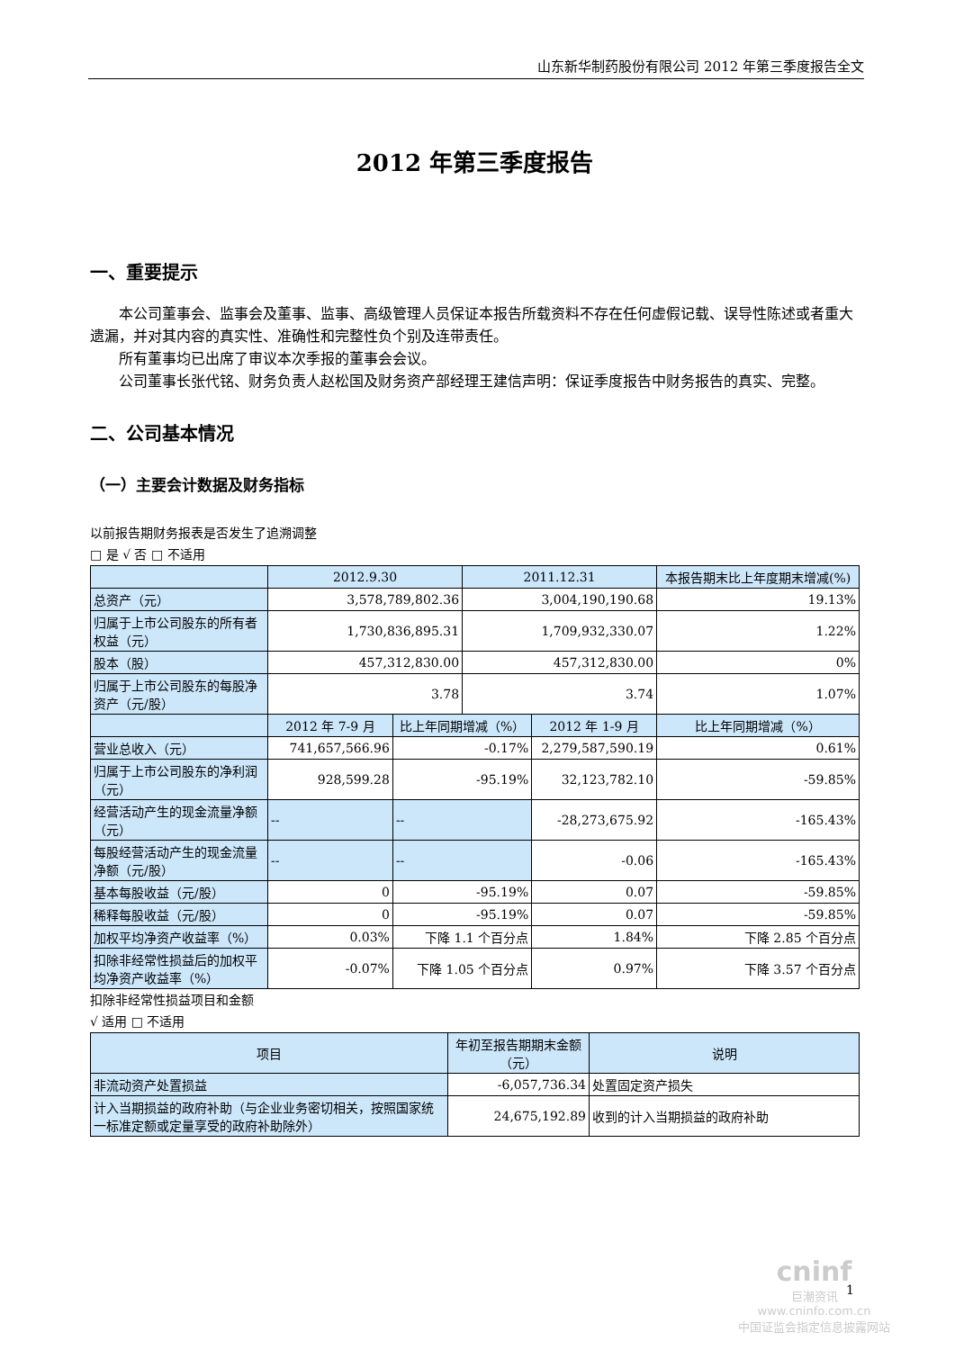山东新华制药股份有限公司 2012 年第三季度报告全文
2012 年第三季度报告
一、重要提示
本公司董事会、监事会及董事、监事、高级管理人员保证本报告所载资料不存在任何虚假记载、误导性陈述或者重大遗漏，并对其内容的真实性、准确性和完整性负个别及连带责任。
所有董事均已出席了审议本次季报的董事会会议。
公司董事长张代铭、财务负责人赵松国及财务资产部经理王建信声明：保证季度报告中财务报告的真实、完整。
二、公司基本情况
（一）主要会计数据及财务指标
以前报告期财务报表是否发生了追溯调整
□ 是 √ 否 □ 不适用
| | 2012.9.30 | | 2011.12.31 | | 本报告期末比上年度期末增减(%) |
| --- | --- | --- | --- | --- | --- |
| 总资产（元） | 3,578,789,802.36 | | 3,004,190,190.68 | | 19.13% |
| 归属于上市公司股东的所有者权益（元） | 1,730,836,895.31 | | 1,709,932,330.07 | | 1.22% |
| 股本（股） | 457,312,830.00 | | 457,312,830.00 | | 0% |
| 归属于上市公司股东的每股净资产（元/股） | 3.78 | | 3.74 | | 1.07% |
| | 2012 年 7-9 月 | 比上年同期增减（%） | | 2012 年 1-9 月 | 比上年同期增减（%） |
| 营业总收入（元） | 741,657,566.96 | -0.17% | | 2,279,587,590.19 | 0.61% |
| 归属于上市公司股东的净利润（元） | 928,599.28 | -95.19% | | 32,123,782.10 | -59.85% |
| 经营活动产生的现金流量净额（元） | -- | -- | | -28,273,675.92 | -165.43% |
| 每股经营活动产生的现金流量净额（元/股） | -- | -- | | -0.06 | -165.43% |
| 基本每股收益（元/股） | 0 | -95.19% | | 0.07 | -59.85% |
| 稀释每股收益（元/股） | 0 | -95.19% | | 0.07 | -59.85% |
| 加权平均净资产收益率（%） | 0.03% | 下降 1.1 个百分点 | | 1.84% | 下降 2.85 个百分点 |
| 扣除非经常性损益后的加权平均净资产收益率（%） | -0.07% | 下降 1.05 个百分点 | | 0.97% | 下降 3.57 个百分点 |
扣除非经常性损益项目和金额
√ 适用 □ 不适用
| 项目 | 年初至报告期期末金额（元） | 说明 |
| --- | --- | --- |
| 非流动资产处置损益 | -6,057,736.34 | 处置固定资产损失 |
| 计入当期损益的政府补助（与企业业务密切相关，按照国家统一标准定额或定量享受的政府补助除外） | 24,675,192.89 | 收到的计入当期损益的政府补助 |
cninf
巨潮资讯
www.cninfo.com.cn
中国证监会指定信息披露网站
1